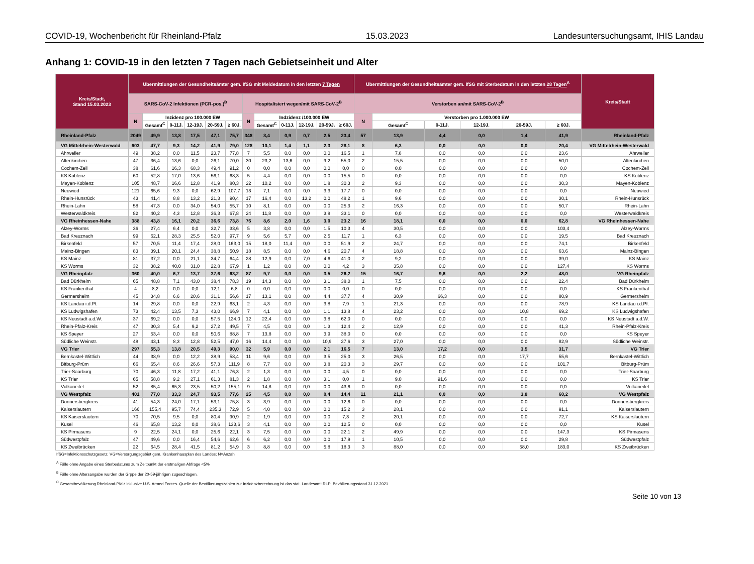COVID-19, Wochenbericht für Rheinland-Pfalz 15.03.2023 Landesuntersuchungsamt, IHIS Landau
Anhang 1: COVID-19 in den letzten 7 Tagen nach Gebietseinheit und Alter
| Kreis/Stadt, Stand 15.03.2023 | Übermittlungen der Gesundheitsämter gem. IfSG mit Meldedatum in den letzten 7 Tagen | | | | | | | | | | | | Übermittlungen der Gesundheitsämter gem. IfSG mit Sterbedatum in den letzten 28 Tagen<sup>A</sup> | | | | | | Kreis/Stadt |
| --- | --- | --- | --- | --- | --- | --- | --- | --- | --- | --- | --- | --- | --- | --- | --- | --- | --- | --- | --- |
| | SARS-CoV-2 Infektionen (PCR-pos.)<sup>B</sup> | | | | | | Hospitalisiert wegen/mit SARS-CoV-2<sup>B</sup> | | | | | | Verstorben an/mit SARS-CoV-2<sup>B</sup> | | | | | | |
| | N | Inzidenz pro 100.000 EW | | | | | N | Indzidenz /100.000 EW | | | | | N | Verstorben pro 1.000.000 EW | | | | | |
| | | Gesamt<sup>C</sup> | 0-11J. | 12-19J. | 20-59J. | ≥ 60J. | | Gesamt<sup>C</sup> | 0-11J. | 12-19J. | 20-59J. | ≥ 60J. | | Gesamt<sup>C</sup> | 0-11J. | 12-19J. | 20-59J. | ≥ 60J. | |
| Rheinland-Pfalz | 2049 | 49,9 | 13,8 | 17,5 | 47,1 | 75,7 | 348 | 8,4 | 0,9 | 0,7 | 2,5 | 23,4 | 57 | 13,9 | 4,4 | 0,0 | 1,4 | 41,9 | Rheinland-Pfalz |
| VG Mittelrhein-Westerwald | 603 | 47,7 | 9,3 | 14,2 | 41,9 | 79,0 | 128 | 10,1 | 1,4 | 1,1 | 2,3 | 28,1 | 8 | 6,3 | 0,0 | 0,0 | 0,0 | 20,4 | VG Mittelrhein-Westerwald |
| Ahrweiler | 49 | 38,2 | 0,0 | 11,5 | 23,7 | 77,8 | 7 | 5,5 | 0,0 | 0,0 | 0,0 | 16,5 | 1 | 7,8 | 0,0 | 0,0 | 0,0 | 23,6 | Ahrweiler |
| Altenkirchen | 47 | 36,4 | 13,6 | 0,0 | 26,1 | 70,0 | 30 | 23,2 | 13,6 | 0,0 | 9,2 | 55,0 | 2 | 15,5 | 0,0 | 0,0 | 0,0 | 50,0 | Altenkirchen |
| Cochem-Zell | 38 | 61,6 | 16,3 | 68,3 | 49,4 | 91,2 | 0 | 0,0 | 0,0 | 0,0 | 0,0 | 0,0 | 0 | 0,0 | 0,0 | 0,0 | 0,0 | 0,0 | Cochem-Zell |
| KS Koblenz | 60 | 52,8 | 17,0 | 13,6 | 56,1 | 68,3 | 5 | 4,4 | 0,0 | 0,0 | 0,0 | 15,5 | 0 | 0,0 | 0,0 | 0,0 | 0,0 | 0,0 | KS Koblenz |
| Mayen-Koblenz | 105 | 48,7 | 16,6 | 12,8 | 41,9 | 80,3 | 22 | 10,2 | 0,0 | 0,0 | 1,8 | 30,3 | 2 | 9,3 | 0,0 | 0,0 | 0,0 | 30,3 | Mayen-Koblenz |
| Neuwied | 121 | 65,6 | 9,3 | 0,0 | 62,9 | 107,7 | 13 | 7,1 | 0,0 | 0,0 | 3,3 | 17,7 | 0 | 0,0 | 0,0 | 0,0 | 0,0 | 0,0 | Neuwied |
| Rhein-Hunsrück | 43 | 41,4 | 8,8 | 13,2 | 21,3 | 90,4 | 17 | 16,4 | 0,0 | 13,2 | 0,0 | 48,2 | 1 | 9,6 | 0,0 | 0,0 | 0,0 | 30,1 | Rhein-Hunsrück |
| Rhein-Lahn | 58 | 47,3 | 0,0 | 34,0 | 54,0 | 55,7 | 10 | 8,1 | 0,0 | 0,0 | 0,0 | 25,3 | 2 | 16,3 | 0,0 | 0,0 | 0,0 | 50,7 | Rhein-Lahn |
| Westerwaldkreis | 82 | 40,2 | 4,3 | 12,8 | 36,3 | 67,8 | 24 | 11,8 | 0,0 | 0,0 | 3,8 | 33,1 | 0 | 0,0 | 0,0 | 0,0 | 0,0 | 0,0 | Westerwaldkreis |
| VG Rheinhessen-Nahe | 388 | 43,8 | 16,1 | 20,2 | 36,6 | 73,8 | 76 | 8,6 | 2,0 | 1,6 | 3,0 | 23,2 | 16 | 18,1 | 0,0 | 0,0 | 0,0 | 62,8 | VG Rheinhessen-Nahe |
| Alzey-Worms | 36 | 27,4 | 6,4 | 0,0 | 32,7 | 33,6 | 5 | 3,8 | 0,0 | 0,0 | 1,5 | 10,3 | 4 | 30,5 | 0,0 | 0,0 | 0,0 | 103,4 | Alzey-Worms |
| Bad Kreuznach | 99 | 62,1 | 28,3 | 25,5 | 52,0 | 97,7 | 9 | 5,6 | 5,7 | 0,0 | 2,5 | 11,7 | 1 | 6,3 | 0,0 | 0,0 | 0,0 | 19,5 | Bad Kreuznach |
| Birkenfeld | 57 | 70,5 | 11,4 | 17,4 | 28,0 | 163,0 | 15 | 18,0 | 11,4 | 0,0 | 0,0 | 51,9 | 2 | 24,7 | 0,0 | 0,0 | 0,0 | 74,1 | Birkenfeld |
| Mainz-Bingen | 83 | 39,1 | 20,1 | 24,4 | 38,8 | 50,9 | 18 | 8,5 | 0,0 | 0,0 | 4,6 | 20,7 | 4 | 18,8 | 0,0 | 0,0 | 0,0 | 63,6 | Mainz-Bingen |
| KS Mainz | 81 | 37,2 | 0,0 | 21,1 | 34,7 | 64,4 | 28 | 12,9 | 0,0 | 7,0 | 4,6 | 41,0 | 2 | 9,2 | 0,0 | 0,0 | 0,0 | 39,0 | KS Mainz |
| KS Worms | 32 | 38,2 | 40,0 | 31,0 | 22,8 | 67,9 | 1 | 1,2 | 0,0 | 0,0 | 0,0 | 4,2 | 3 | 35,8 | 0,0 | 0,0 | 0,0 | 127,4 | KS Worms |
| VG Rheinpfalz | 360 | 40,0 | 6,7 | 13,7 | 37,6 | 63,2 | 87 | 9,7 | 0,0 | 0,0 | 3,5 | 26,2 | 15 | 16,7 | 9,6 | 0,0 | 2,2 | 48,0 | VG Rheinpfalz |
| Bad Dürkheim | 65 | 48,8 | 7,1 | 43,0 | 38,4 | 78,3 | 19 | 14,3 | 0,0 | 0,0 | 3,1 | 38,0 | 1 | 7,5 | 0,0 | 0,0 | 0,0 | 22,4 | Bad Dürkheim |
| KS Frankenthal | 4 | 8,2 | 0,0 | 0,0 | 12,1 | 6,8 | 0 | 0,0 | 0,0 | 0,0 | 0,0 | 0,0 | 0 | 0,0 | 0,0 | 0,0 | 0,0 | 0,0 | KS Frankenthal |
| Germersheim | 45 | 34,8 | 6,6 | 20,6 | 31,1 | 56,6 | 17 | 13,1 | 0,0 | 0,0 | 4,4 | 37,7 | 4 | 30,9 | 66,3 | 0,0 | 0,0 | 80,9 | Germersheim |
| KS Landau i.d.Pf. | 14 | 29,8 | 0,0 | 0,0 | 22,9 | 63,1 | 2 | 4,3 | 0,0 | 0,0 | 3,8 | 7,9 | 1 | 21,3 | 0,0 | 0,0 | 0,0 | 78,9 | KS Landau i.d.Pf. |
| KS Ludwigshafen | 73 | 42,4 | 13,5 | 7,3 | 43,0 | 66,9 | 7 | 4,1 | 0,0 | 0,0 | 1,1 | 13,8 | 4 | 23,2 | 0,0 | 0,0 | 10,8 | 69,2 | KS Ludwigshafen |
| KS Neustadt a.d.W. | 37 | 69,2 | 0,0 | 0,0 | 57,5 | 124,0 | 12 | 22,4 | 0,0 | 0,0 | 3,8 | 62,0 | 0 | 0,0 | 0,0 | 0,0 | 0,0 | 0,0 | KS Neustadt a.d.W. |
| Rhein-Pfalz-Kreis | 47 | 30,3 | 5,4 | 9,2 | 27,2 | 49,5 | 7 | 4,5 | 0,0 | 0,0 | 1,3 | 12,4 | 2 | 12,9 | 0,0 | 0,0 | 0,0 | 41,3 | Rhein-Pfalz-Kreis |
| KS Speyer | 27 | 53,4 | 0,0 | 0,0 | 50,6 | 88,8 | 7 | 13,8 | 0,0 | 0,0 | 3,9 | 38,0 | 0 | 0,0 | 0,0 | 0,0 | 0,0 | 0,0 | KS Speyer |
| Südliche Weinstr. | 48 | 43,1 | 8,3 | 12,8 | 52,5 | 47,0 | 16 | 14,4 | 0,0 | 0,0 | 10,9 | 27,6 | 3 | 27,0 | 0,0 | 0,0 | 0,0 | 82,9 | Südliche Weinstr. |
| VG Trier | 297 | 55,3 | 13,8 | 20,5 | 49,3 | 90,0 | 32 | 5,9 | 0,0 | 0,0 | 2,1 | 16,5 | 7 | 13,0 | 17,2 | 0,0 | 3,5 | 31,7 | VG Trier |
| Bernkastel-Wittlich | 44 | 38,9 | 0,0 | 12,2 | 38,9 | 58,4 | 11 | 9,6 | 0,0 | 0,0 | 3,5 | 25,0 | 3 | 26,5 | 0,0 | 0,0 | 17,7 | 55,6 | Bernkastel-Wittlich |
| Bitburg-Prüm | 66 | 65,4 | 8,6 | 26,6 | 57,3 | 111,9 | 8 | 7,7 | 0,0 | 0,0 | 3,8 | 20,3 | 3 | 29,7 | 0,0 | 0,0 | 0,0 | 101,7 | Bitburg-Prüm |
| Trier-Saarburg | 70 | 46,3 | 11,8 | 17,2 | 41,1 | 76,3 | 2 | 1,3 | 0,0 | 0,0 | 0,0 | 4,5 | 0 | 0,0 | 0,0 | 0,0 | 0,0 | 0,0 | Trier-Saarburg |
| KS Trier | 65 | 58,8 | 9,2 | 27,1 | 61,3 | 81,3 | 2 | 1,8 | 0,0 | 0,0 | 3,1 | 0,0 | 1 | 9,0 | 91,6 | 0,0 | 0,0 | 0,0 | KS Trier |
| Vulkaneifel | 52 | 85,4 | 65,3 | 23,5 | 50,2 | 155,1 | 9 | 14,8 | 0,0 | 0,0 | 0,0 | 43,6 | 0 | 0,0 | 0,0 | 0,0 | 0,0 | 0,0 | Vulkaneifel |
| VG Westpfalz | 401 | 77,0 | 33,3 | 24,7 | 93,5 | 77,6 | 25 | 4,5 | 0,0 | 0,0 | 0,4 | 14,4 | 11 | 21,1 | 0,0 | 0,0 | 3,8 | 60,2 | VG Westpfalz |
| Donnersbergkreis | 41 | 54,3 | 24,0 | 17,1 | 53,1 | 75,8 | 3 | 3,9 | 0,0 | 0,0 | 0,0 | 12,6 | 0 | 0,0 | 0,0 | 0,0 | 0,0 | 0,0 | Donnersbergkreis |
| Kaiserslautern | 166 | 155,4 | 95,7 | 74,4 | 235,3 | 72,9 | 5 | 4,0 | 0,0 | 0,0 | 0,0 | 15,2 | 3 | 28,1 | 0,0 | 0,0 | 0,0 | 91,1 | Kaiserslautern |
| KS Kaiserslautern | 70 | 70,5 | 9,5 | 0,0 | 80,4 | 90,9 | 2 | 1,9 | 0,0 | 0,0 | 0,0 | 7,3 | 2 | 20,1 | 0,0 | 0,0 | 0,0 | 72,7 | KS Kaiserslautern |
| Kusel | 46 | 65,8 | 13,2 | 0,0 | 38,6 | 133,6 | 3 | 4,1 | 0,0 | 0,0 | 0,0 | 12,5 | 0 | 0,0 | 0,0 | 0,0 | 0,0 | 0,0 | Kusel |
| KS Pirmasens | 9 | 22,5 | 24,1 | 0,0 | 25,6 | 22,1 | 3 | 7,5 | 0,0 | 0,0 | 0,0 | 22,1 | 2 | 49,9 | 0,0 | 0,0 | 0,0 | 147,3 | KS Pirmasens |
| Südwestpfalz | 47 | 49,6 | 0,0 | 16,4 | 54,6 | 62,6 | 6 | 6,2 | 0,0 | 0,0 | 0,0 | 17,9 | 1 | 10,5 | 0,0 | 0,0 | 0,0 | 29,8 | Südwestpfalz |
| KS Zweibrücken | 22 | 64,5 | 28,4 | 41,5 | 81,2 | 54,9 | 3 | 8,8 | 0,0 | 0,0 | 5,8 | 18,3 | 3 | 88,0 | 0,0 | 0,0 | 58,0 | 183,0 | KS Zweibrücken |
IfSG=Infektionsschutzgesetz; VG=Versorgungsgebiet gem. Krankenhausplan des Landes; N=Anzahl
<sup>A</sup> Fälle ohne Angabe eines Sterbedatums zum Zeitpunkt der erstmaligen Abfrage <5%
<sup>B</sup> Fälle ohne Altersangabe wurden der Grppe der 20-59-jährigen zugeschlagen.
<sup>C</sup> Gesamtbevölkerung Rheinland-Pfalz inklusive U.S. Armed Forces. Quelle der Bevölkerungszahlen zur Inzidenzberechnung ist das stat. Landesamt RLP; Bevölkerungsstand 31.12.2021
Seite 10 von 13